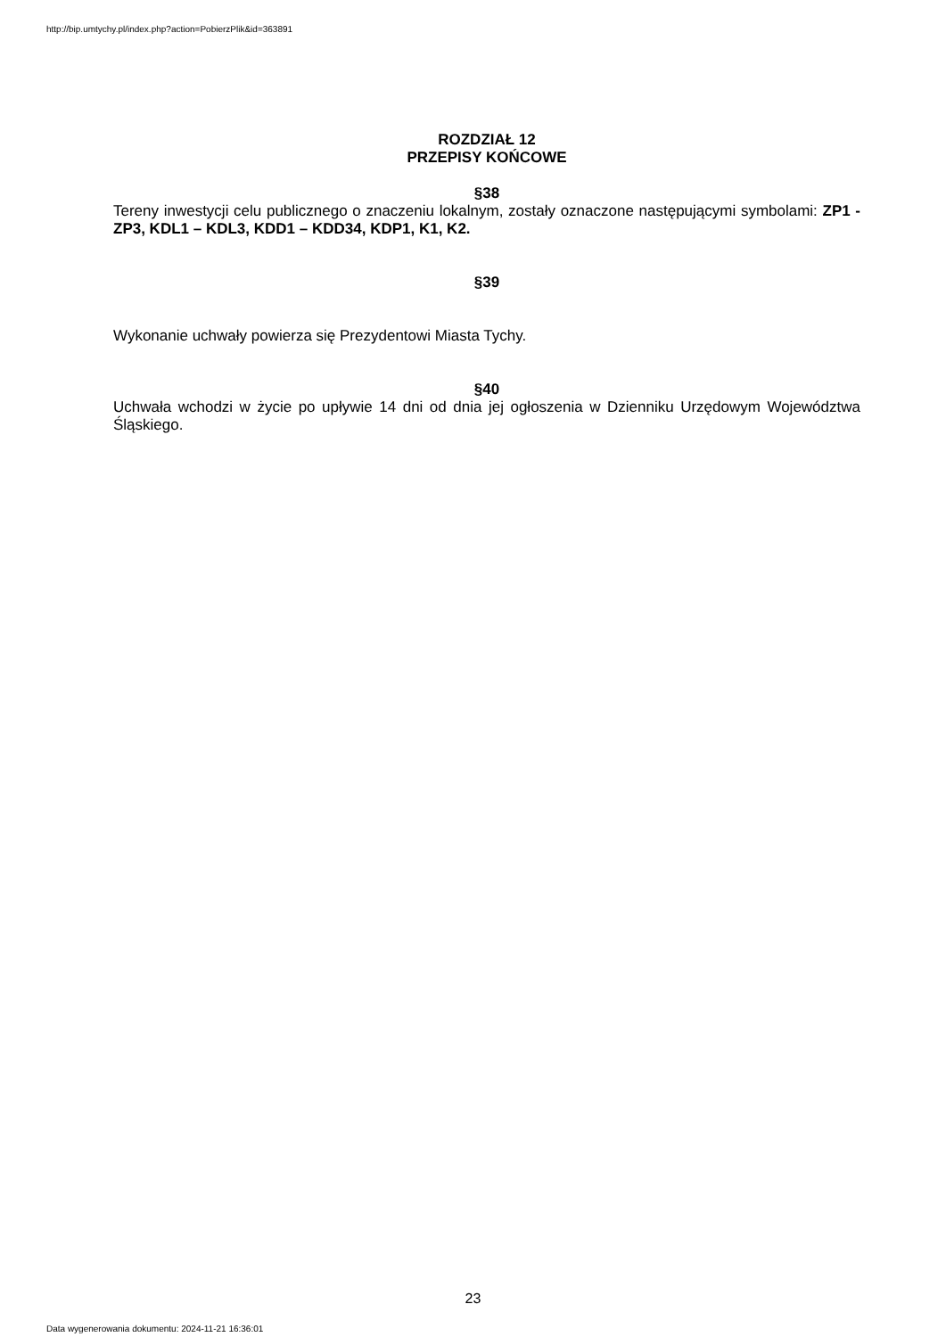http://bip.umtychy.pl/index.php?action=PobierzPlik&id=363891
ROZDZIAŁ 12
PRZEPISY KOŃCOWE
§38
Tereny inwestycji celu publicznego o znaczeniu lokalnym, zostały oznaczone następującymi symbolami: ZP1 - ZP3, KDL1 – KDL3, KDD1 – KDD34, KDP1, K1, K2.
§39
Wykonanie uchwały powierza się Prezydentowi Miasta Tychy.
§40
Uchwała wchodzi w życie po upływie 14 dni od dnia jej ogłoszenia w Dzienniku Urzędowym Województwa Śląskiego.
23
Data wygenerowania dokumentu: 2024-11-21 16:36:01